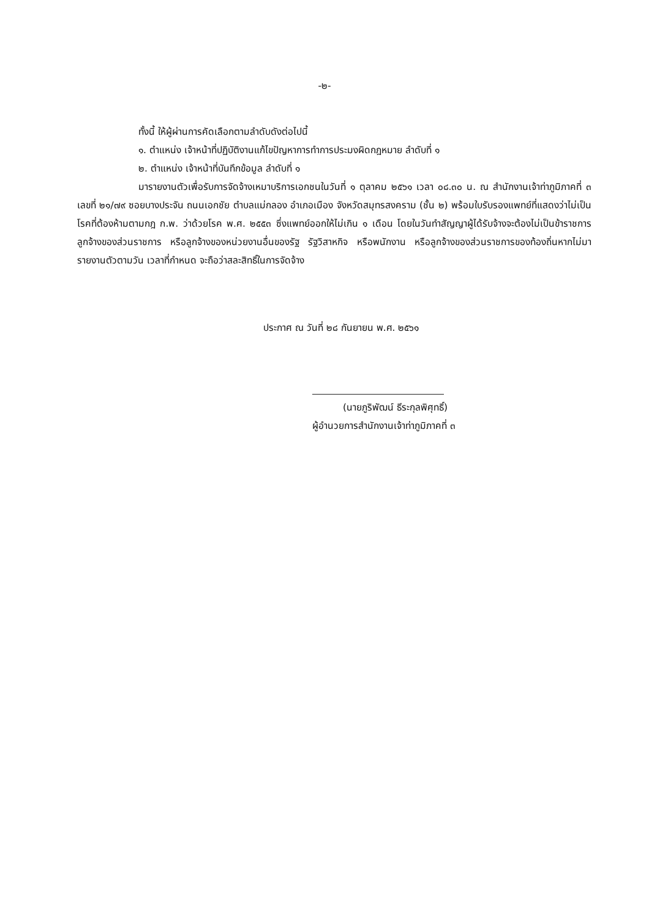-๒-
ทั้งนี้ ให้ผู้ผ่านการคัดเลือกตามลำดับดังต่อไปนี้
๑. ตำแหน่ง เจ้าหน้าที่ปฏิบัติงานแก้ไขปัญหาการทำการประมงผิดกฎหมาย ลำดับที่ ๑
๒. ตำแหน่ง เจ้าหน้าที่บันทึกข้อมูล ลำดับที่ ๑
มารายงานตัวเพื่อรับการจัดจ้างเหมาบริการเอกชนในวันที่ ๑ ตุลาคม ๒๕๖๑ เวลา ๐๘.๓๐ น. ณ สำนักงานเจ้าท่าภูมิภาคที่ ๓ เลขที่ ๒๑/๗๙ ซอยบางประจัน ถนนเอกชัย ตำบลแม่กลอง อำเภอเมือง จังหวัดสมุทรสงคราม (ชั้น ๒) พร้อมใบรับรองแพทย์ที่แสดงว่าไม่เป็นโรคที่ต้องห้ามตามกฎ ก.พ. ว่าด้วยโรค พ.ศ. ๒๕๕๓ ซึ่งแพทย์ออกให้ไม่เกิน ๑ เดือน โดยในวันทำสัญญาผู้ได้รับจ้างจะต้องไม่เป็นข้าราชการ ลูกจ้างของส่วนราชการ หรือลูกจ้างของหน่วยงานอื่นของรัฐ รัฐวิสาหกิจ หรือพนักงาน หรือลูกจ้างของส่วนราชการของท้องถิ่นหากไม่มารายงานตัวตามวัน เวลาที่กำหนด จะถือว่าสละสิทธิ์ในการจัดจ้าง
ประกาศ ณ วันที่ ๒๘ กันยายน พ.ศ. ๒๕๖๑
(นายภูริพัฒน์ ธีระกุลพิศุทธิ์)
ผู้อำนวยการสำนักงานเจ้าท่าภูมิภาคที่ ๓